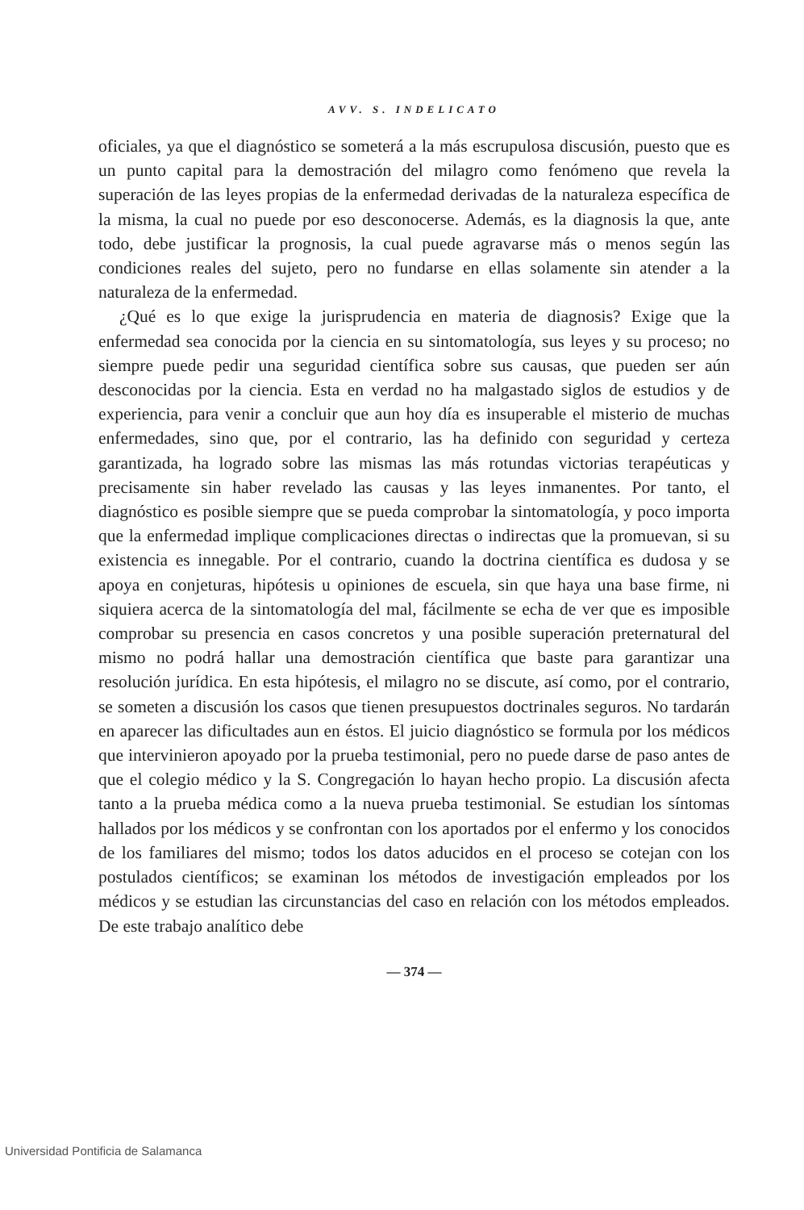AVV. S. INDELICATO
oficiales, ya que el diagnóstico se someterá a la más escrupulosa discusión, puesto que es un punto capital para la demostración del milagro como fenómeno que revela la superación de las leyes propias de la enfermedad derivadas de la naturaleza específica de la misma, la cual no puede por eso desconocerse. Además, es la diagnosis la que, ante todo, debe justificar la prognosis, la cual puede agravarse más o menos según las condiciones reales del sujeto, pero no fundarse en ellas solamente sin atender a la naturaleza de la enfermedad.
¿Qué es lo que exige la jurisprudencia en materia de diagnosis? Exige que la enfermedad sea conocida por la ciencia en su sintomatología, sus leyes y su proceso; no siempre puede pedir una seguridad científica sobre sus causas, que pueden ser aún desconocidas por la ciencia. Esta en verdad no ha malgastado siglos de estudios y de experiencia, para venir a concluir que aun hoy día es insuperable el misterio de muchas enfermedades, sino que, por el contrario, las ha definido con seguridad y certeza garantizada, ha logrado sobre las mismas las más rotundas victorias terapéuticas y precisamente sin haber revelado las causas y las leyes inmanentes. Por tanto, el diagnóstico es posible siempre que se pueda comprobar la sintomatología, y poco importa que la enfermedad implique complicaciones directas o indirectas que la promuevan, si su existencia es innegable. Por el contrario, cuando la doctrina científica es dudosa y se apoya en conjeturas, hipótesis u opiniones de escuela, sin que haya una base firme, ni siquiera acerca de la sintomatología del mal, fácilmente se echa de ver que es imposible comprobar su presencia en casos concretos y una posible superación preternatural del mismo no podrá hallar una demostración científica que baste para garantizar una resolución jurídica. En esta hipótesis, el milagro no se discute, así como, por el contrario, se someten a discusión los casos que tienen presupuestos doctrinales seguros. No tardarán en aparecer las dificultades aun en éstos. El juicio diagnóstico se formula por los médicos que intervinieron apoyado por la prueba testimonial, pero no puede darse de paso antes de que el colegio médico y la S. Congregación lo hayan hecho propio. La discusión afecta tanto a la prueba médica como a la nueva prueba testimonial. Se estudian los síntomas hallados por los médicos y se confrontan con los aportados por el enfermo y los conocidos de los familiares del mismo; todos los datos aducidos en el proceso se cotejan con los postulados científicos; se examinan los métodos de investigación empleados por los médicos y se estudian las circunstancias del caso en relación con los métodos empleados. De este trabajo analítico debe
— 374 —
Universidad Pontificia de Salamanca